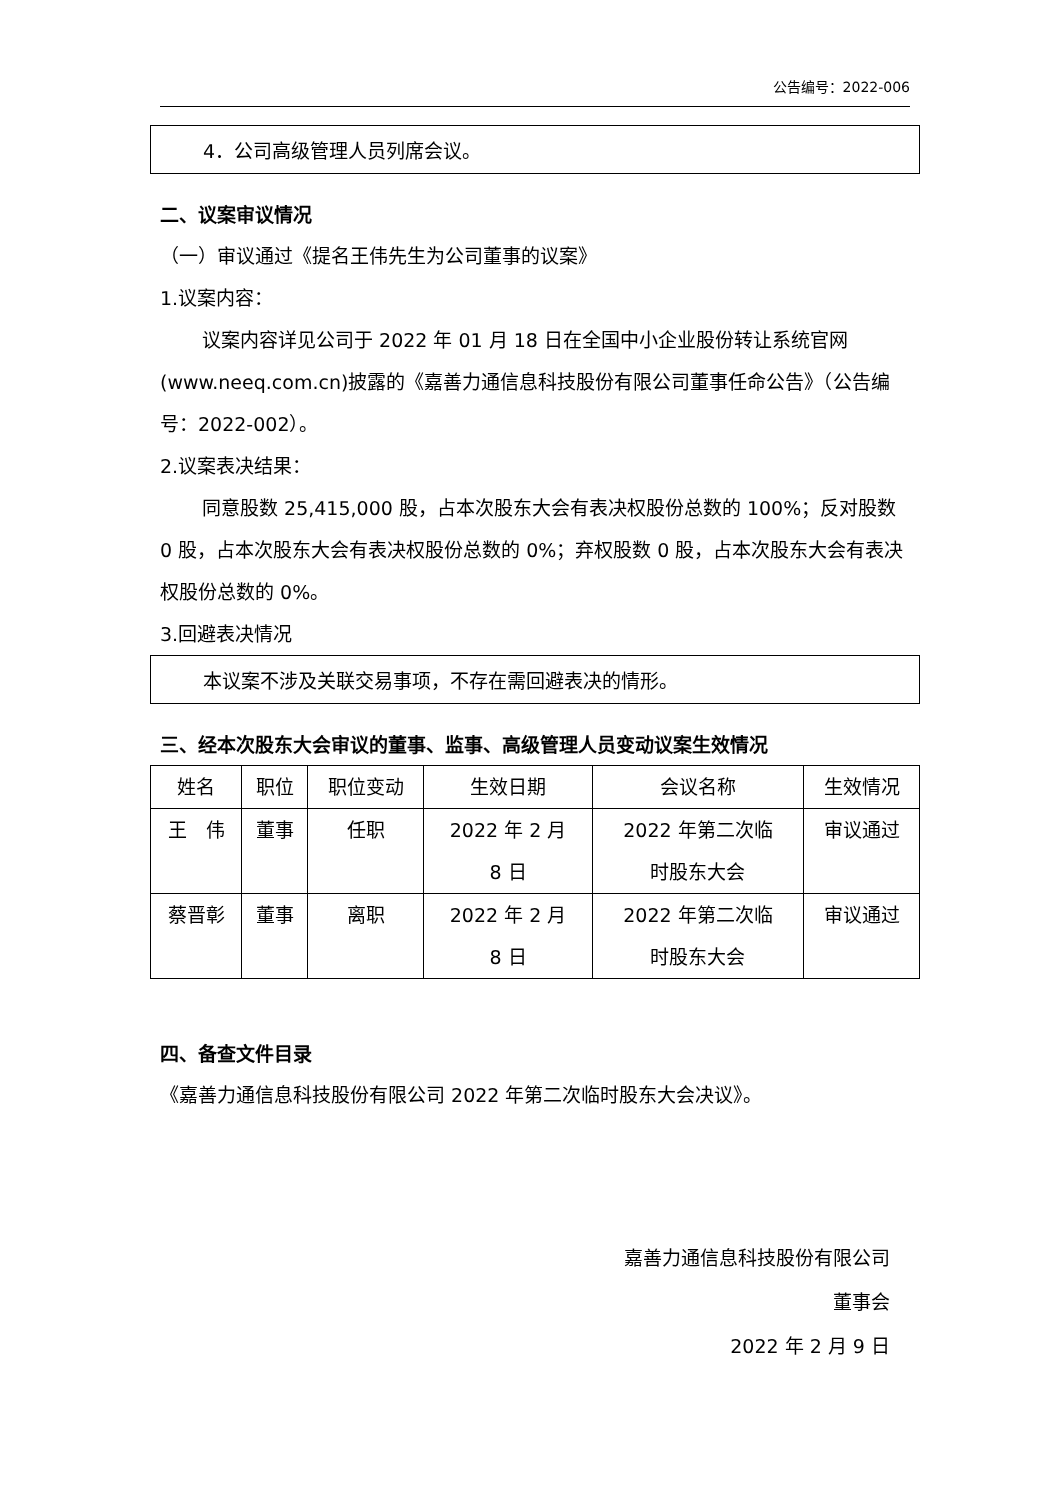公告编号：2022-006
4．公司高级管理人员列席会议。
二、议案审议情况
（一）审议通过《提名王伟先生为公司董事的议案》
1.议案内容：
议案内容详见公司于 2022 年 01 月 18 日在全国中小企业股份转让系统官网(www.neeq.com.cn)披露的《嘉善力通信息科技股份有限公司董事任命公告》（公告编号：2022-002）。
2.议案表决结果：
同意股数 25,415,000 股，占本次股东大会有表决权股份总数的 100%；反对股数 0 股，占本次股东大会有表决权股份总数的 0%；弃权股数 0 股，占本次股东大会有表决权股份总数的 0%。
3.回避表决情况
本议案不涉及关联交易事项，不存在需回避表决的情形。
三、经本次股东大会审议的董事、监事、高级管理人员变动议案生效情况
| 姓名 | 职位 | 职位变动 | 生效日期 | 会议名称 | 生效情况 |
| 王 伟 | 董事 | 任职 | 2022 年 2 月 8 日 | 2022 年第二次临 时股东大会 | 审议通过 |
| 蔡晋彰 | 董事 | 离职 | 2022 年 2 月 8 日 | 2022 年第二次临 时股东大会 | 审议通过 |
四、备查文件目录
《嘉善力通信息科技股份有限公司 2022 年第二次临时股东大会决议》。
嘉善力通信息科技股份有限公司
董事会
2022 年 2 月 9 日